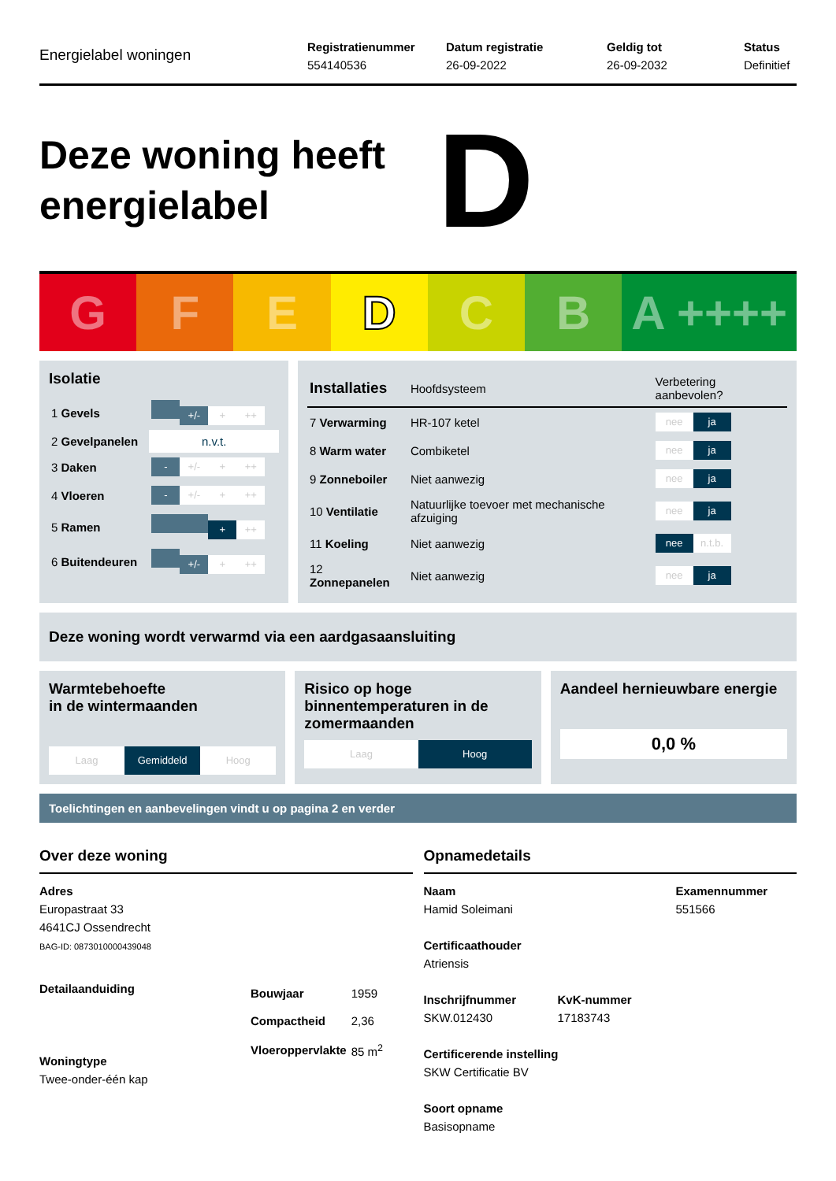Energielabel woningen
Registratienummer
554140536
Datum registratie
26-09-2022
Geldig tot
26-09-2032
Status
Definitief
Deze woning heeft energielabel
D
G F E D C B A ++++
Isolatie
| 1 Gevels | +/- + ++ |
| 2 Gevelpanelen | n.v.t. |
| 3 Daken | - +/- + ++ |
| 4 Vloeren | - +/- + ++ |
| 5 Ramen | + ++ |
| 6 Buitendeuren | +/- + ++ |
| Installaties | Hoofdsysteem | Verbetering aanbevolen? |
| --- | --- | --- |
| 7 Verwarming | HR-107 ketel | nee ja |
| 8 Warm water | Combiketel | nee ja |
| 9 Zonneboiler | Niet aanwezig | nee ja |
| 10 Ventilatie | Natuurlijke toevoer met mechanische afzuiging | nee ja |
| 11 Koeling | Niet aanwezig | nee n.t.b. |
| 12 Zonnepanelen | Niet aanwezig | nee ja |
Deze woning wordt verwarmd via een aardgasaansluiting
Warmtebehoefte
in de wintermaanden
Laag Gemiddeld Hoog
Risico op hoge binnentemperaturen in de zomermaanden
Laag Hoog
Aandeel hernieuwbare energie
0,0 %
Toelichtingen en aanbevelingen vindt u op pagina 2 en verder
Over deze woning
Adres
Europastraat 33
4641CJ Ossendrecht
BAG-ID: 0873010000439048
Detailaanduiding
Woningtype
Twee-onder-één kap
| Bouwjaar | 1959 |
| Compactheid | 2,36 |
| Vloeroppervlakte | 85 m<sup>2</sup> |
Opnamedetails
Naam
Hamid Soleimani
Examennummer
551566
Certificaathouder
Atriensis
Inschrijfnummer
SKW.012430
KvK-nummer
17183743
Certificerende instelling
SKW Certificatie BV
Soort opname
Basisopname